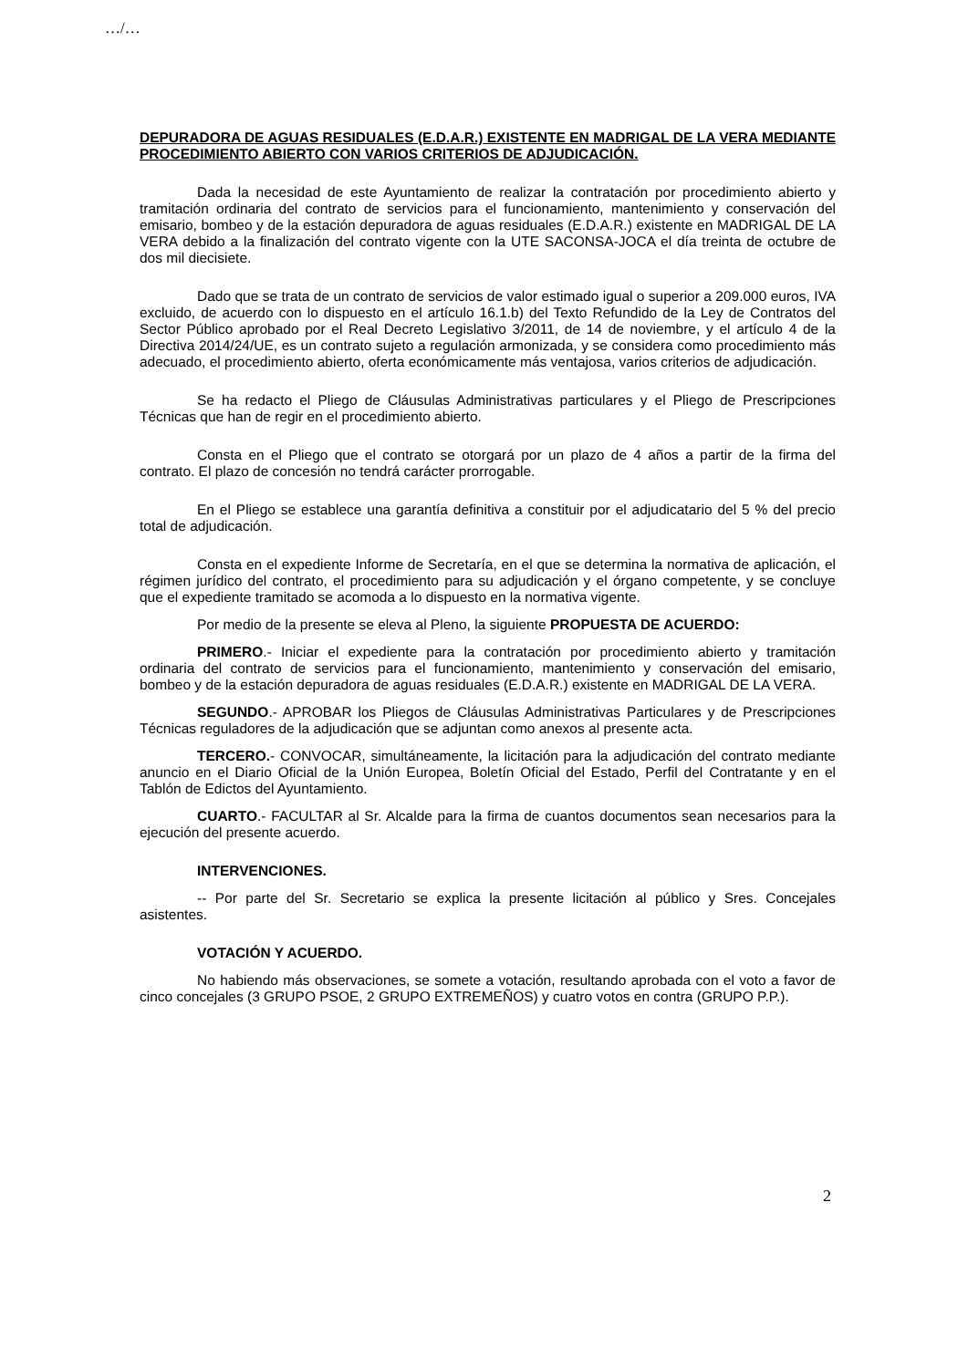…/…
DEPURADORA DE AGUAS RESIDUALES (E.D.A.R.) EXISTENTE EN MADRIGAL DE LA VERA MEDIANTE PROCEDIMIENTO ABIERTO CON VARIOS CRITERIOS DE ADJUDICACIÓN.
Dada la necesidad de este Ayuntamiento de realizar la contratación por procedimiento abierto y tramitación ordinaria del contrato de servicios para el funcionamiento, mantenimiento y conservación del emisario, bombeo y de la estación depuradora de aguas residuales (E.D.A.R.) existente en MADRIGAL DE LA VERA debido a la finalización del contrato vigente con la UTE SACONSA-JOCA el día treinta de octubre de dos mil diecisiete.
Dado que se trata de un contrato de servicios de valor estimado igual o superior a 209.000 euros, IVA excluido, de acuerdo con lo dispuesto en el artículo 16.1.b) del Texto Refundido de la Ley de Contratos del Sector Público aprobado por el Real Decreto Legislativo 3/2011, de 14 de noviembre, y el artículo 4 de la Directiva 2014/24/UE, es un contrato sujeto a regulación armonizada, y se considera como procedimiento más adecuado, el procedimiento abierto, oferta económicamente más ventajosa, varios criterios de adjudicación.
Se ha redacto el Pliego de Cláusulas Administrativas particulares y el Pliego de Prescripciones Técnicas que han de regir en el procedimiento abierto.
Consta en el Pliego que el contrato se otorgará por un plazo de 4 años a partir de la firma del contrato. El plazo de concesión no tendrá carácter prorrogable.
En el Pliego se establece una garantía definitiva a constituir por el adjudicatario del 5 % del precio total de adjudicación.
Consta en el expediente Informe de Secretaría, en el que se determina la normativa de aplicación, el régimen jurídico del contrato, el procedimiento para su adjudicación y el órgano competente, y se concluye que el expediente tramitado se acomoda a lo dispuesto en la normativa vigente.
Por medio de la presente se eleva al Pleno, la siguiente PROPUESTA DE ACUERDO:
PRIMERO.- Iniciar el expediente para la contratación por procedimiento abierto y tramitación ordinaria del contrato de servicios para el funcionamiento, mantenimiento y conservación del emisario, bombeo y de la estación depuradora de aguas residuales (E.D.A.R.) existente en MADRIGAL DE LA VERA.
SEGUNDO.- APROBAR los Pliegos de Cláusulas Administrativas Particulares y de Prescripciones Técnicas reguladores de la adjudicación que se adjuntan como anexos al presente acta.
TERCERO.- CONVOCAR, simultáneamente, la licitación para la adjudicación del contrato mediante anuncio en el Diario Oficial de la Unión Europea, Boletín Oficial del Estado, Perfil del Contratante y en el Tablón de Edictos del Ayuntamiento.
CUARTO.- FACULTAR al Sr. Alcalde para la firma de cuantos documentos sean necesarios para la ejecución del presente acuerdo.
INTERVENCIONES.
-- Por parte del Sr. Secretario se explica la presente licitación al público y Sres. Concejales asistentes.
VOTACIÓN Y ACUERDO.
No habiendo más observaciones, se somete a votación, resultando aprobada con el voto a favor de cinco concejales (3 GRUPO PSOE, 2 GRUPO EXTREMEÑOS) y cuatro votos en contra (GRUPO P.P.).
2